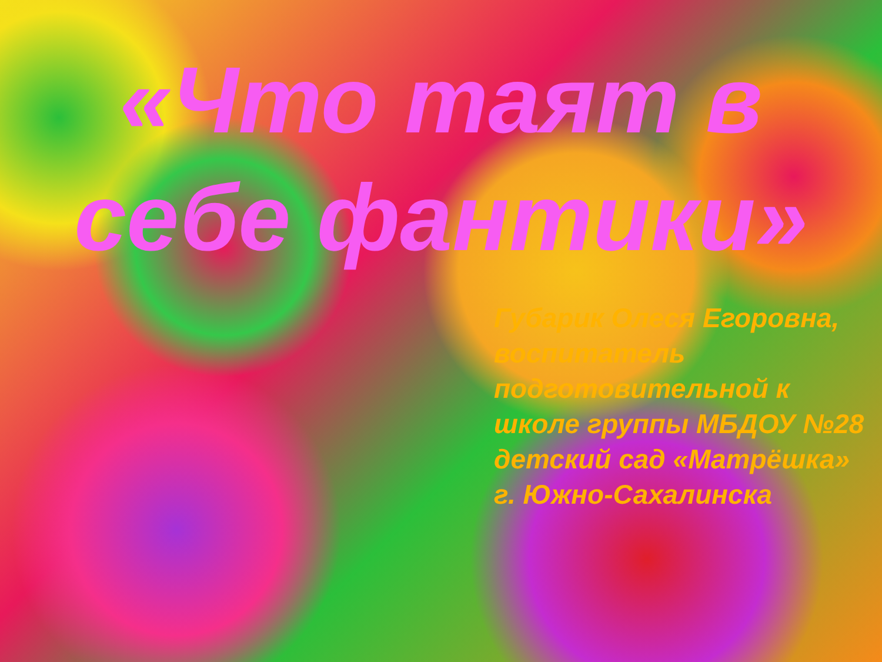«Что таят в себе фантики»
Губарик Олеся Егоровна, воспитатель подготовительной к школе группы МБДОУ №28 детский сад «Матрёшка» г. Южно-Сахалинска